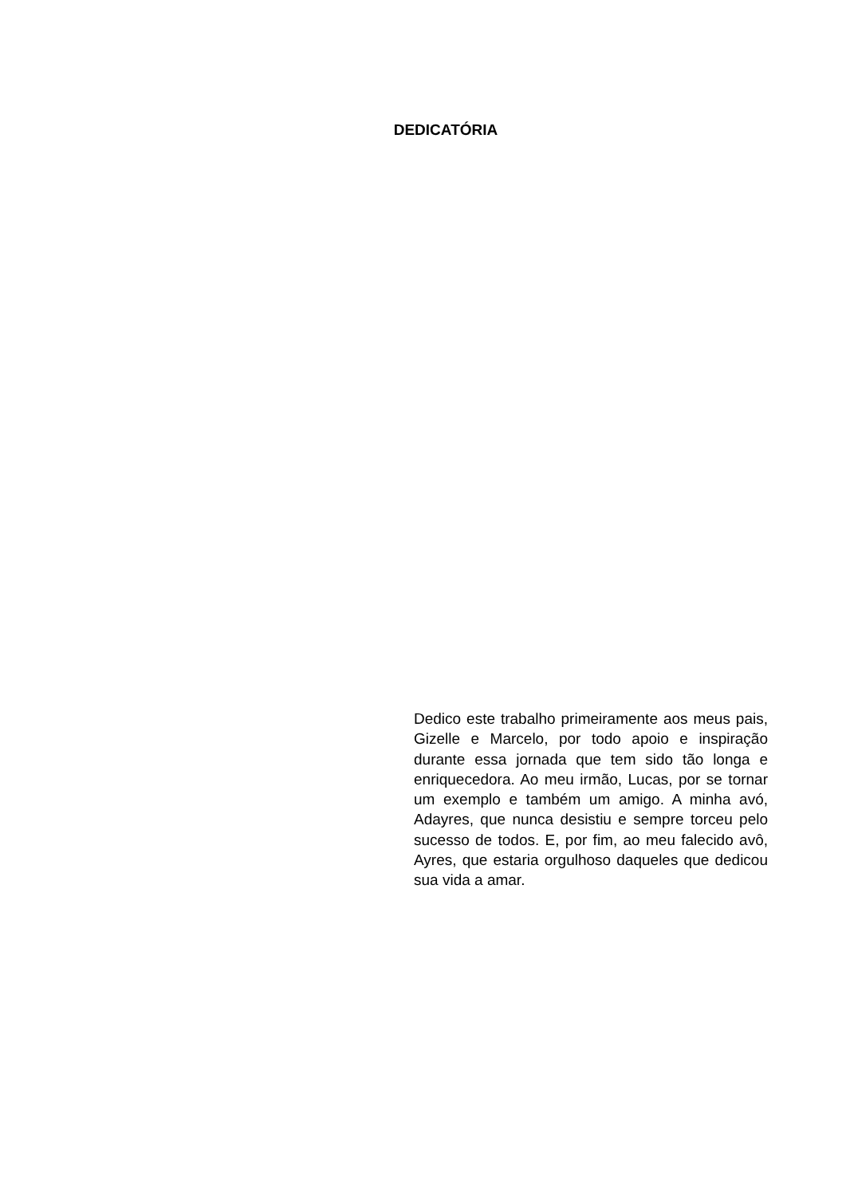DEDICATÓRIA
Dedico este trabalho primeiramente aos meus pais, Gizelle e Marcelo, por todo apoio e inspiração durante essa jornada que tem sido tão longa e enriquecedora. Ao meu irmão, Lucas, por se tornar um exemplo e também um amigo. A minha avó, Adayres, que nunca desistiu e sempre torceu pelo sucesso de todos. E, por fim, ao meu falecido avô, Ayres, que estaria orgulhoso daqueles que dedicou sua vida a amar.